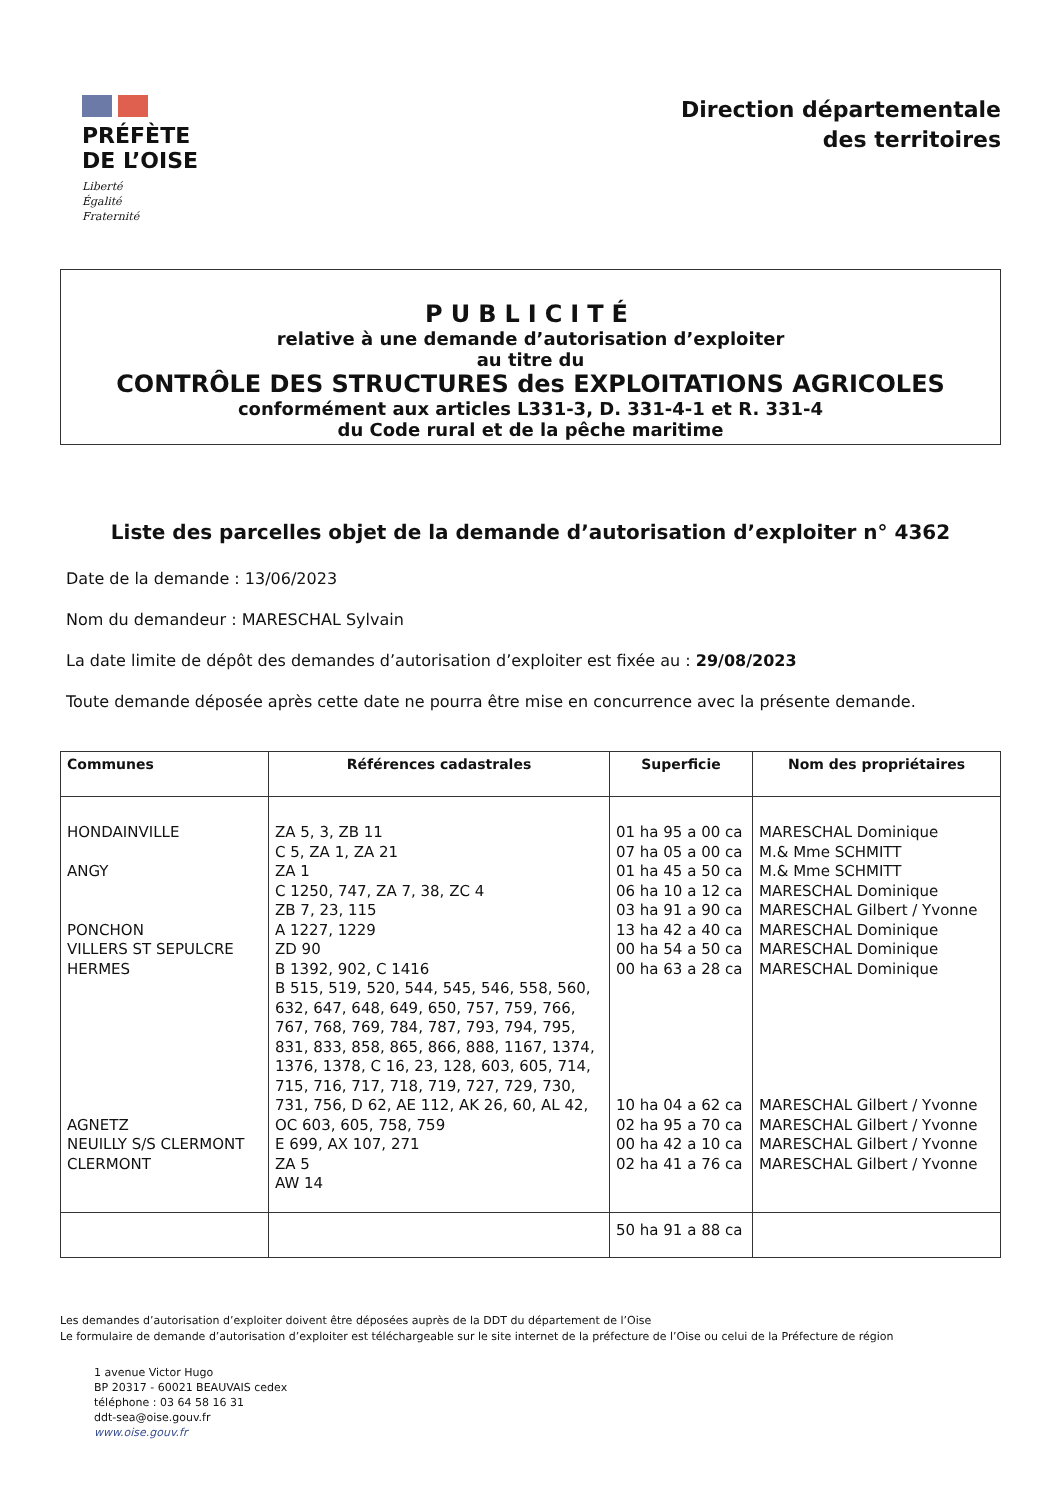PRÉFÈTE
DE L’OISE
Liberté
Égalité
Fraternité
Direction départementale
des territoires
PUBLICITÉ
relative à une demande d’autorisation d’exploiter
au titre du
CONTRÔLE DES STRUCTURES des EXPLOITATIONS AGRICOLES
conformément aux articles L331-3, D. 331-4-1 et R. 331-4
du Code rural et de la pêche maritime
Liste des parcelles objet de la demande d’autorisation d’exploiter n° 4362
Date de la demande : 13/06/2023
Nom du demandeur : MARESCHAL Sylvain
La date limite de dépôt des demandes d’autorisation d’exploiter est fixée au : 29/08/2023
Toute demande déposée après cette date ne pourra être mise en concurrence avec la présente demande.
| Communes | Références cadastrales | Superficie | Nom des propriétaires |
| --- | --- | --- | --- |
| HONDAINVILLE ANGY PONCHON VILLERS ST SEPULCRE HERMES AGNETZ NEUILLY S/S CLERMONT CLERMONT | ZA 5, 3, ZB 11 C 5, ZA 1, ZA 21 ZA 1 C 1250, 747, ZA 7, 38, ZC 4 ZB 7, 23, 115 A 1227, 1229 ZD 90 B 1392, 902, C 1416 B 515, 519, 520, 544, 545, 546, 558, 560, 632, 647, 648, 649, 650, 757, 759, 766, 767, 768, 769, 784, 787, 793, 794, 795, 831, 833, 858, 865, 866, 888, 1167, 1374, 1376, 1378, C 16, 23, 128, 603, 605, 714, 715, 716, 717, 718, 719, 727, 729, 730, 731, 756, D 62, AE 112, AK 26, 60, AL 42, OC 603, 605, 758, 759 E 699, AX 107, 271 ZA 5 AW 14 | 01 ha 95 a 00 ca 07 ha 05 a 00 ca 01 ha 45 a 50 ca 06 ha 10 a 12 ca 03 ha 91 a 90 ca 13 ha 42 a 40 ca 00 ha 54 a 50 ca 00 ha 63 a 28 ca 10 ha 04 a 62 ca 02 ha 95 a 70 ca 00 ha 42 a 10 ca 02 ha 41 a 76 ca | MARESCHAL Dominique M.& Mme SCHMITT M.& Mme SCHMITT MARESCHAL Dominique MARESCHAL Gilbert / Yvonne MARESCHAL Dominique MARESCHAL Dominique MARESCHAL Dominique MARESCHAL Gilbert / Yvonne MARESCHAL Gilbert / Yvonne MARESCHAL Gilbert / Yvonne MARESCHAL Gilbert / Yvonne |
| | | 50 ha 91 a 88 ca | |
Les demandes d’autorisation d’exploiter doivent être déposées auprès de la DDT du département de l’Oise
Le formulaire de demande d’autorisation d’exploiter est téléchargeable sur le site internet de la préfecture de l’Oise ou celui de la Préfecture de région
1 avenue Victor Hugo
BP 20317 - 60021 BEAUVAIS cedex
téléphone : 03 64 58 16 31
ddt-sea@oise.gouv.fr
www.oise.gouv.fr